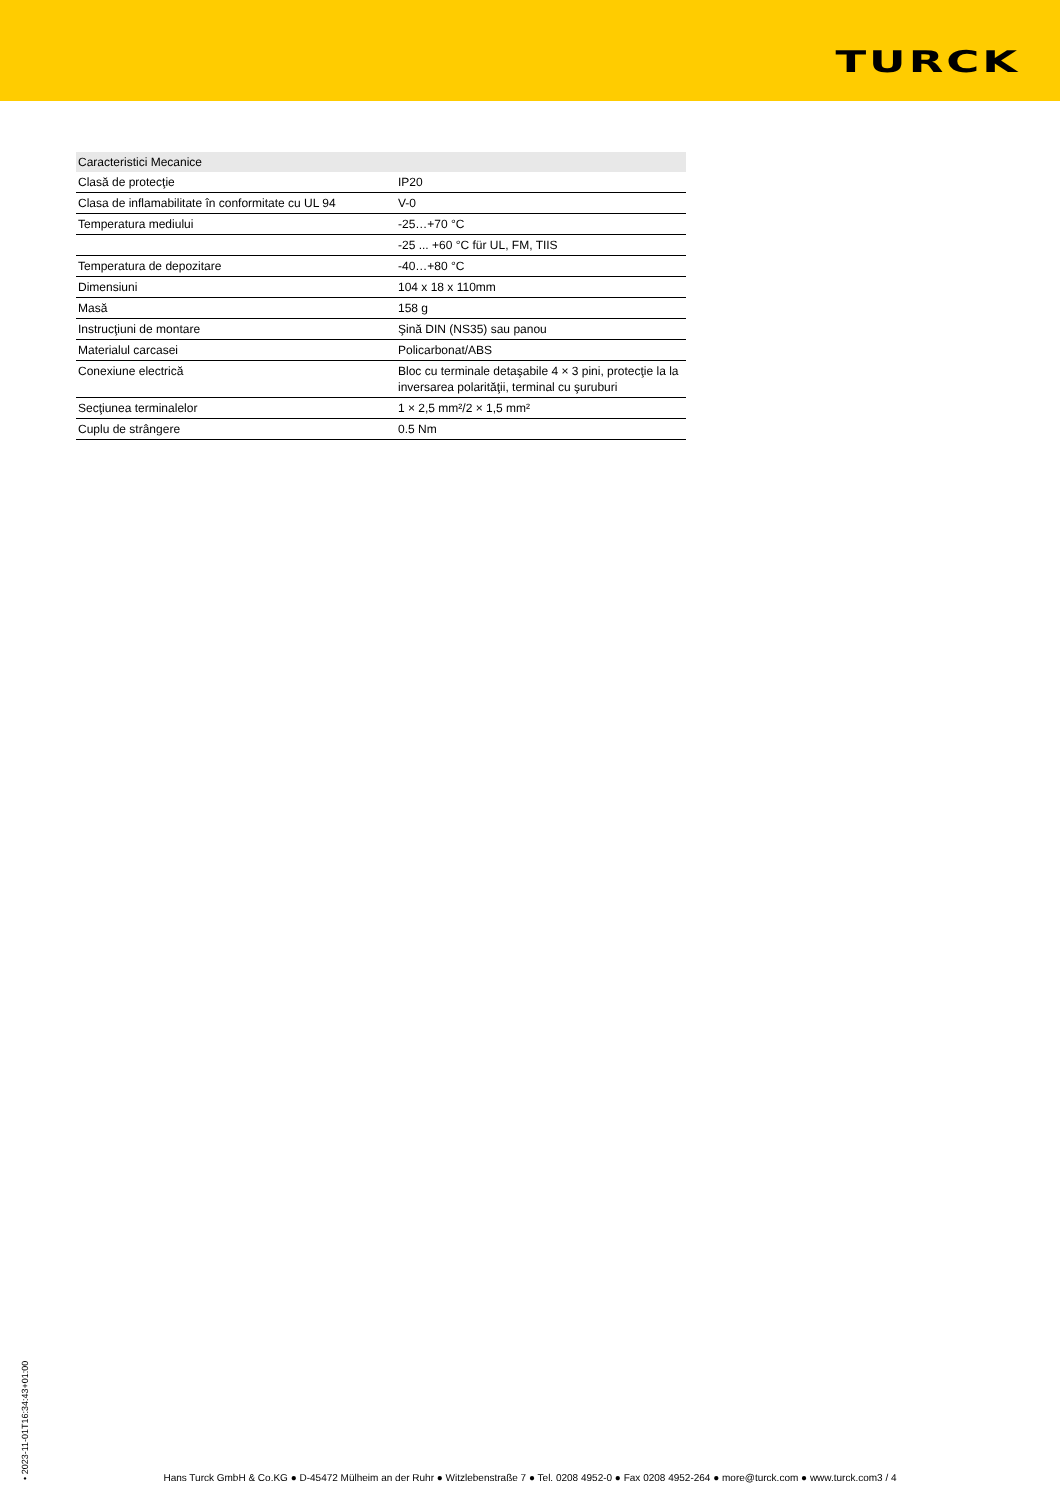TURCK
| Caracteristici Mecanice | |
| --- | --- |
| Clasă de protecţie | IP20 |
| Clasa de inflamabilitate în conformitate cu UL 94 | V-0 |
| Temperatura mediului | -25…+70 °C |
| | -25 ... +60 °C für UL, FM, TIIS |
| Temperatura de depozitare | -40…+80 °C |
| Dimensiuni | 104 x 18 x 110mm |
| Masă | 158 g |
| Instrucţiuni de montare | Şină DIN (NS35) sau panou |
| Materialul carcasei | Policarbonat/ABS |
| Conexiune electrică | Bloc cu terminale detaşabile 4 × 3 pini, protecţie la la inversarea polarităţii, terminal cu şuruburi |
| Secţiunea terminalelor | 1 × 2,5 mm²/2 × 1,5 mm² |
| Cuplu de strângere | 0.5 Nm |
• 2023-11-01T16:34:43+01:00
Hans Turck GmbH & Co.KG ● D-45472 Mülheim an der Ruhr ● Witzlebenstraße 7 ● Tel. 0208 4952-0 ● Fax 0208 4952-264 ● more@turck.com ● www.turck.com3 / 4